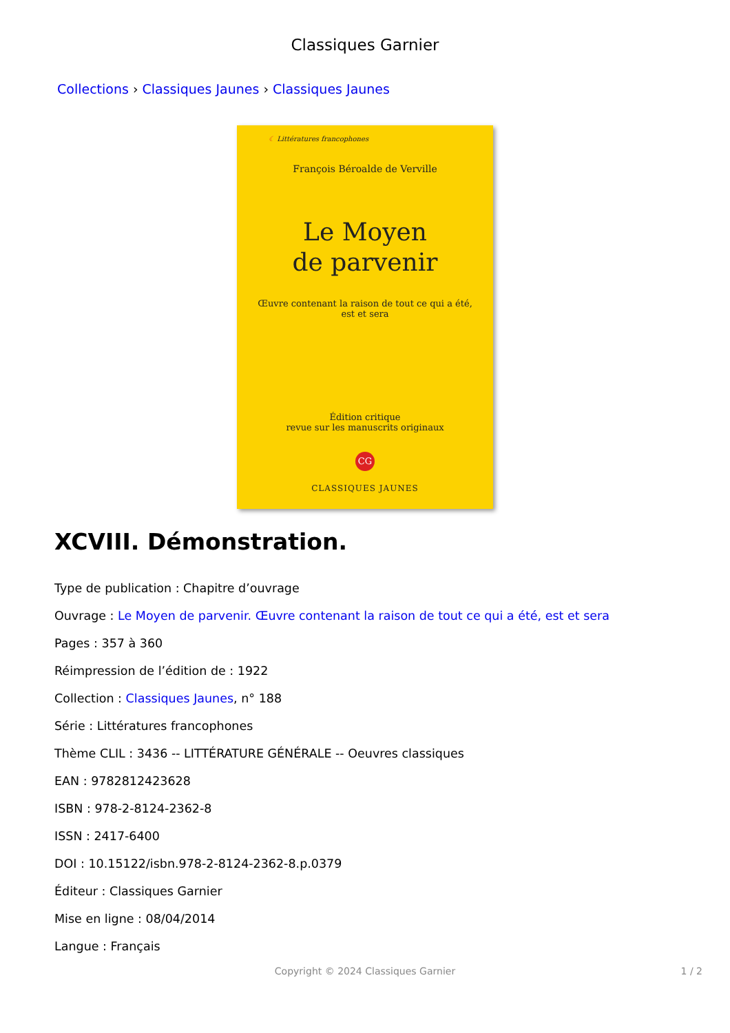Classiques Garnier
Collections › Classiques Jaunes › Classiques Jaunes
☾ Littératures francophones
François Béroalde de Verville
Le Moyen
de parvenir
Œuvre contenant la raison de tout ce qui a été,
est et sera
Édition critique
revue sur les manuscrits originaux
CG
CLASSIQUES JAUNES
XCVIII. Démonstration.
Type de publication : Chapitre d’ouvrage
Ouvrage : Le Moyen de parvenir. Œuvre contenant la raison de tout ce qui a été, est et sera
Pages : 357 à 360
Réimpression de l’édition de : 1922
Collection : Classiques Jaunes, n° 188
Série : Littératures francophones
Thème CLIL : 3436 -- LITTÉRATURE GÉNÉRALE -- Oeuvres classiques
EAN : 9782812423628
ISBN : 978-2-8124-2362-8
ISSN : 2417-6400
DOI : 10.15122/isbn.978-2-8124-2362-8.p.0379
Éditeur : Classiques Garnier
Mise en ligne : 08/04/2014
Langue : Français
Copyright © 2024 Classiques Garnier
1 / 2